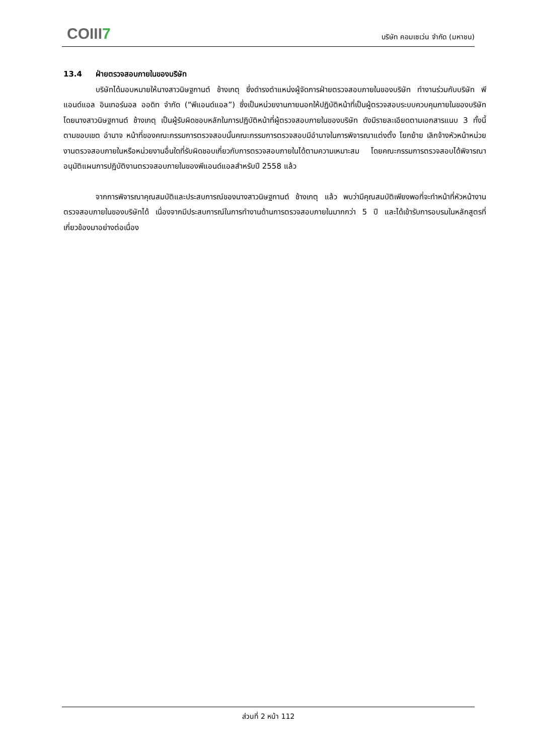COIII7
บริษัท คอมเซเว่น จำกัด (มหาชน)
13.4 ฝ่ายตรวจสอบภายในของบริษัท
บริษัทได้มอบหมายให้นางสาวนิษฐกานต์ ช้างเกตุ ซึ่งดำรงตำแหน่งผู้จัดการฝ่ายตรวจสอบภายในของบริษัท ทำงานร่วมกับบริษัท พีแอนด์แอล อินเทอร์นอล ออดิท จำกัด (“พีแอนด์แอล”) ซึ่งเป็นหน่วยงานภายนอกให้ปฏิบัติหน้าที่เป็นผู้ตรวจสอบระบบควบคุมภายในของบริษัทโดยนางสาวนิษฐกานต์ ช้างเกตุ เป็นผู้รับผิดชอบหลักในการปฏิบัติหน้าที่ผู้ตรวจสอบภายในของบริษัท ดังมีรายละเอียดตามเอกสารแนบ 3 ทั้งนี้ ตามขอบเขต อำนาจ หน้าที่ของคณะกรรมการตรวจสอบนั้นคณะกรรมการตรวจสอบมีอำนาจในการพิจารณาแต่งตั้ง โยกย้าย เลิกจ้างหัวหน้าหน่วยงานตรวจสอบภายในหรือหน่วยงานอื่นใดที่รับผิดชอบเกี่ยวกับการตรวจสอบภายในได้ตามความเหมาะสม โดยคณะกรรมการตรวจสอบได้พิจารณาอนุมัติแผนการปฏิบัติงานตรวจสอบภายในของพีแอนด์แอลสำหรับปี 2558 แล้ว
จากการพิจารณาคุณสมบัติและประสบการณ์ของนางสาวนิษฐกานต์ ช้างเกตุ แล้ว พบว่ามีคุณสมบัติเพียงพอที่จะทำหน้าที่หัวหน้างานตรวจสอบภายในของบริษัทได้ เนื่องจากมีประสบการณ์ในการทำงานด้านการตรวจสอบภายในมากกว่า 5 ปี และได้เข้ารับการอบรมในหลักสูตรที่เกี่ยวข้องมาอย่างต่อเนื่อง
ส่วนที่ 2 หน้า 112